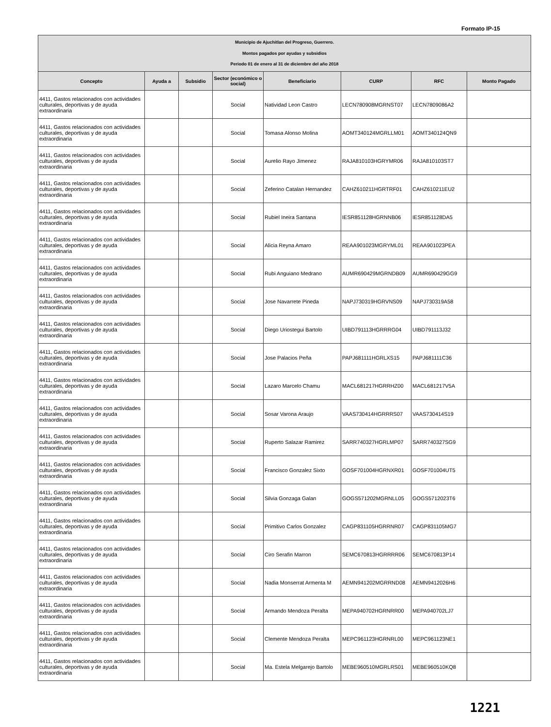Formato IP-15
| Municipio de Ajuchitlan del Progreso, Guerrero. Montos pagados por ayudas y subsidios Periodo 01 de enero al 31 de diciembre del año 2018 | | | | | | | |
| Concepto | Ayuda a | Subsidio | Sector (económico o social) | Beneficiario | CURP | RFC | Monto Pagado |
| 4411, Gastos relacionados con actividades culturales, deportivas y de ayuda extraordinaria | | | Social | Natividad Leon Castro | LECN780908MGRNST07 | LECN7809086A2 | |
| 4411, Gastos relacionados con actividades culturales, deportivas y de ayuda extraordinaria | | | Social | Tomasa Alonso Molina | AOMT340124MGRLLM01 | AOMT340124QN9 | |
| 4411, Gastos relacionados con actividades culturales, deportivas y de ayuda extraordinaria | | | Social | Aurelio Rayo Jimenez | RAJA810103HGRYMR06 | RAJA810103ST7 | |
| 4411, Gastos relacionados con actividades culturales, deportivas y de ayuda extraordinaria | | | Social | Zeferino Catalan Hernandez | CAHZ610211HGRTRF01 | CAHZ610211EU2 | |
| 4411, Gastos relacionados con actividades culturales, deportivas y de ayuda extraordinaria | | | Social | Rubiel Ineira Santana | IESR851128HGRNNB06 | IESR851128DA5 | |
| 4411, Gastos relacionados con actividades culturales, deportivas y de ayuda extraordinaria | | | Social | Alicia Reyna Amaro | REAA901023MGRYML01 | REAA901023PEA | |
| 4411, Gastos relacionados con actividades culturales, deportivas y de ayuda extraordinaria | | | Social | Rubi Anguiano Medrano | AUMR690429MGRNDB09 | AUMR690429GG9 | |
| 4411, Gastos relacionados con actividades culturales, deportivas y de ayuda extraordinaria | | | Social | Jose Navarrete Pineda | NAPJ730319HGRVNS09 | NAPJ730319A58 | |
| 4411, Gastos relacionados con actividades culturales, deportivas y de ayuda extraordinaria | | | Social | Diego Uriostegui Bartolo | UIBD791113HGRRRG04 | UIBD791113J32 | |
| 4411, Gastos relacionados con actividades culturales, deportivas y de ayuda extraordinaria | | | Social | Jose Palacios Peña | PAPJ681111HGRLXS15 | PAPJ681111C36 | |
| 4411, Gastos relacionados con actividades culturales, deportivas y de ayuda extraordinaria | | | Social | Lazaro Marcelo Chamu | MACL681217HGRRHZ00 | MACL681217V5A | |
| 4411, Gastos relacionados con actividades culturales, deportivas y de ayuda extraordinaria | | | Social | Sosar Varona Araujo | VAAS730414HGRRRS07 | VAAS730414S19 | |
| 4411, Gastos relacionados con actividades culturales, deportivas y de ayuda extraordinaria | | | Social | Ruperto Salazar Ramirez | SARR740327HGRLMP07 | SARR740327SG9 | |
| 4411, Gastos relacionados con actividades culturales, deportivas y de ayuda extraordinaria | | | Social | Francisco Gonzalez Sixto | GOSF701004HGRNXR01 | GOSF701004UT5 | |
| 4411, Gastos relacionados con actividades culturales, deportivas y de ayuda extraordinaria | | | Social | Silvia Gonzaga Galan | GOGS571202MGRNLL05 | GOGS5712023T6 | |
| 4411, Gastos relacionados con actividades culturales, deportivas y de ayuda extraordinaria | | | Social | Primitivo Carlos Gonzalez | CAGP831105HGRRNR07 | CAGP831105MG7 | |
| 4411, Gastos relacionados con actividades culturales, deportivas y de ayuda extraordinaria | | | Social | Ciro Serafin Marron | SEMC670813HGRRRR06 | SEMC670813P14 | |
| 4411, Gastos relacionados con actividades culturales, deportivas y de ayuda extraordinaria | | | Social | Nadia Monserrat Armenta M | AEMN941202MGRRND08 | AEMN9412026H6 | |
| 4411, Gastos relacionados con actividades culturales, deportivas y de ayuda extraordinaria | | | Social | Armando Mendoza Peralta | MEPA940702HGRNRR00 | MEPA940702LJ7 | |
| 4411, Gastos relacionados con actividades culturales, deportivas y de ayuda extraordinaria | | | Social | Clemente Mendoza Peralta | MEPC961123HGRNRL00 | MEPC961123NE1 | |
| 4411, Gastos relacionados con actividades culturales, deportivas y de ayuda extraordinaria | | | Social | Ma. Estela Melgarejo Bartolo | MEBE960510MGRLRS01 | MEBE960510KQ8 | |
1221